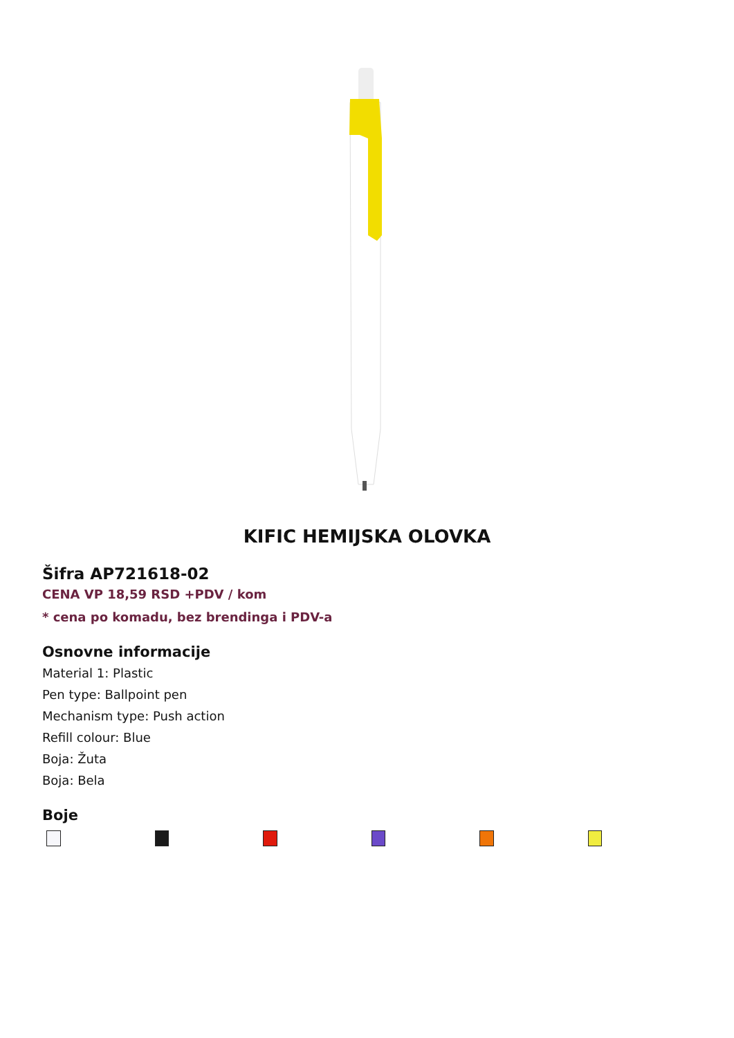KIFIC HEMIJSKA OLOVKA
Šifra AP721618-02
CENA VP 18,59 RSD +PDV / kom
* cena po komadu, bez brendinga i PDV-a
Osnovne informacije
Material 1: Plastic
Pen type: Ballpoint pen
Mechanism type: Push action
Refill colour: Blue
Boja: Žuta
Boja: Bela
Boje